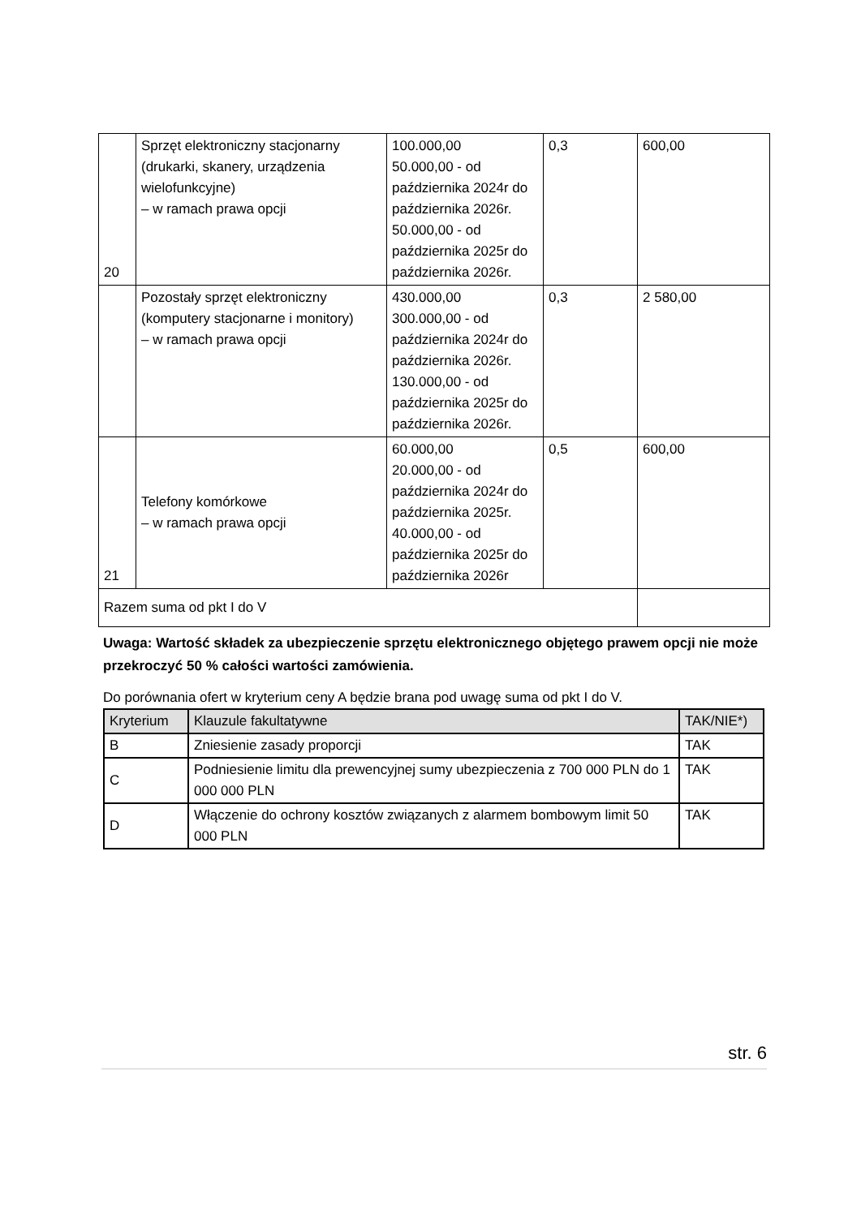| 20 | Sprzęt elektroniczny stacjonarny (drukarki, skanery, urządzenia wielofunkcyjne) – w ramach prawa opcji | 100.000,00 50.000,00 - od października 2024r do października 2026r. 50.000,00 - od października 2025r do października 2026r. | 0,3 | 600,00 |
| | Pozostały sprzęt elektroniczny (komputery stacjonarne i monitory) – w ramach prawa opcji | 430.000,00 300.000,00 - od października 2024r do października 2026r. 130.000,00 - od października 2025r do października 2026r. | 0,3 | 2 580,00 |
| 21 | Telefony komórkowe – w ramach prawa opcji | 60.000,00 20.000,00 - od października 2024r do października 2025r. 40.000,00 - od października 2025r do października 2026r | 0,5 | 600,00 |
| Razem suma od pkt I do V | | | | |
Uwaga: Wartość składek za ubezpieczenie sprzętu elektronicznego objętego prawem opcji nie może przekroczyć 50 % całości wartości zamówienia.
Do porównania ofert w kryterium ceny A będzie brana pod uwagę suma od pkt I do V.
| Kryterium | Klauzule fakultatywne | TAK/NIE*) |
| --- | --- | --- |
| B | Zniesienie zasady proporcji | TAK |
| C | Podniesienie limitu dla prewencyjnej sumy ubezpieczenia z 700 000 PLN do 1 000 000 PLN | TAK |
| D | Włączenie do ochrony kosztów związanych z alarmem bombowym limit 50 000 PLN | TAK |
str. 6